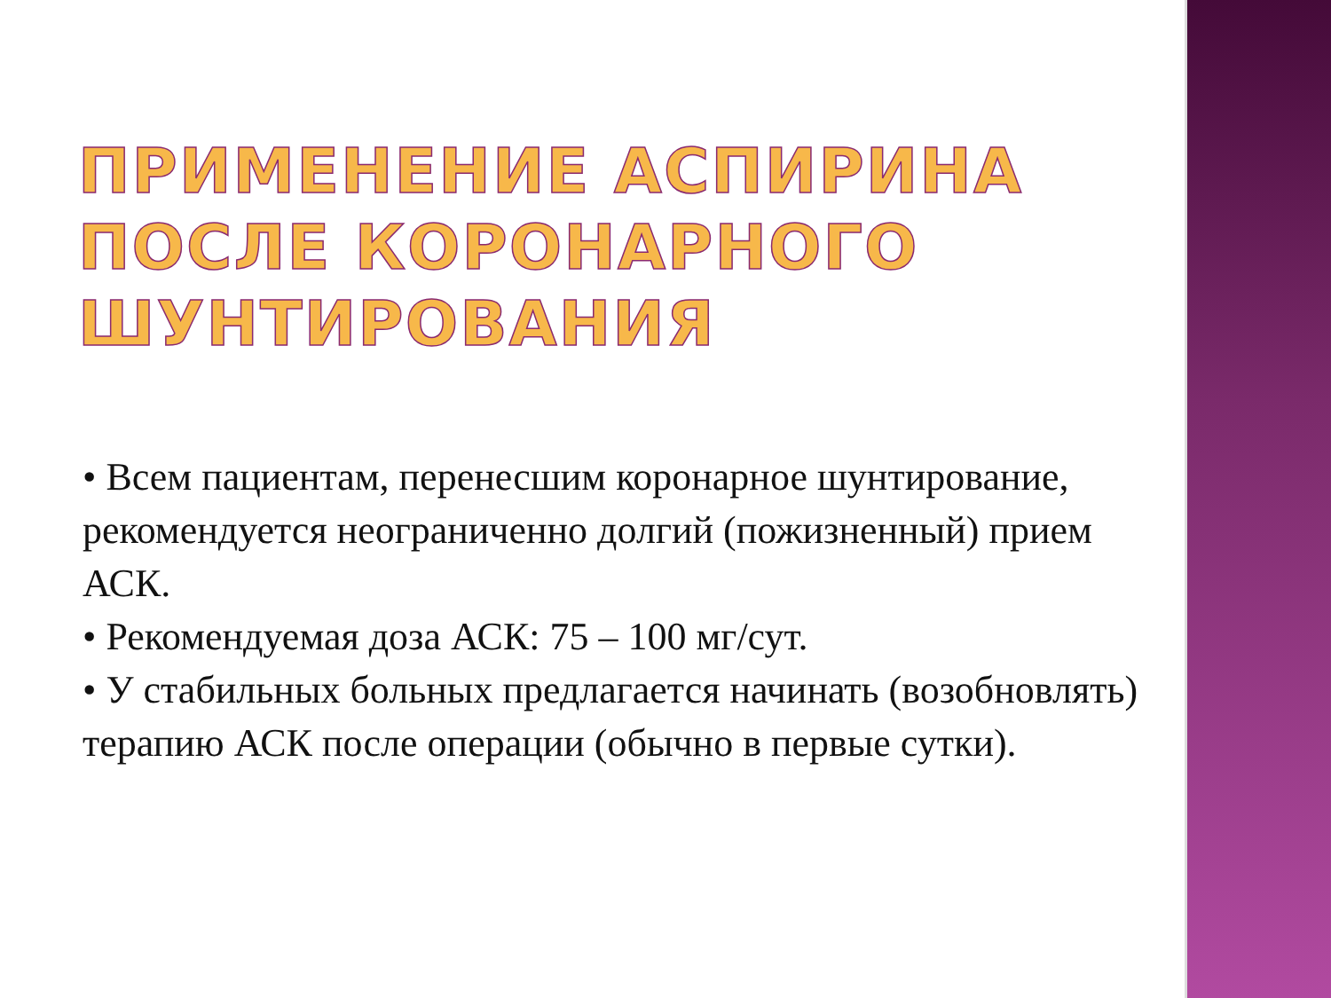ПРИМЕНЕНИЕ АСПИРИНА ПОСЛЕ КОРОНАРНОГО ШУНТИРОВАНИЯ
• Всем пациентам, перенесшим коронарное шунтирование, рекомендуется неограниченно долгий (пожизненный) прием АСК.
• Рекомендуемая доза АСК: 75 – 100 мг/сут.
• У стабильных больных предлагается начинать (возобновлять) терапию АСК после операции (обычно в первые сутки).